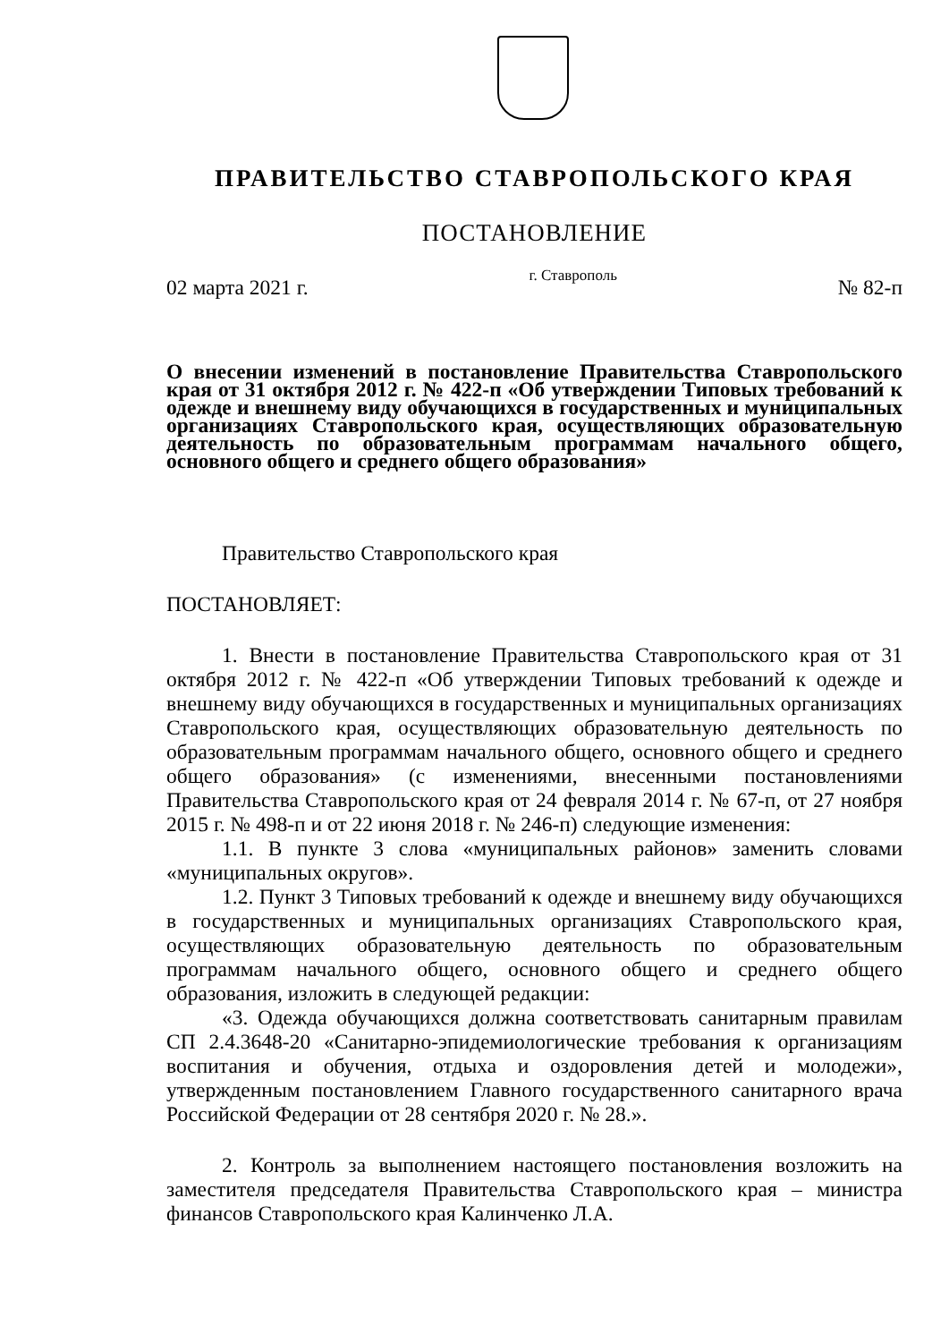ПРАВИТЕЛЬСТВО СТАВРОПОЛЬСКОГО КРАЯ
ПОСТАНОВЛЕНИЕ
02 марта 2021 г. г. Ставрополь № 82-п
О внесении изменений в постановление Правительства Ставропольского края от 31 октября 2012 г. № 422-п «Об утверждении Типовых требований к одежде и внешнему виду обучающихся в государственных и муниципальных организациях Ставропольского края, осуществляющих образовательную деятельность по образовательным программам начального общего, основного общего и среднего общего образования»
Правительство Ставропольского края
ПОСТАНОВЛЯЕТ:
1. Внести в постановление Правительства Ставропольского края от 31 октября 2012 г. № 422-п «Об утверждении Типовых требований к одежде и внешнему виду обучающихся в государственных и муниципальных организациях Ставропольского края, осуществляющих образовательную деятельность по образовательным программам начального общего, основного общего и среднего общего образования» (с изменениями, внесенными постановлениями Правительства Ставропольского края от 24 февраля 2014 г. № 67-п, от 27 ноября 2015 г. № 498-п и от 22 июня 2018 г. № 246-п) следующие изменения:
1.1. В пункте 3 слова «муниципальных районов» заменить словами «муниципальных округов».
1.2. Пункт 3 Типовых требований к одежде и внешнему виду обучающихся в государственных и муниципальных организациях Ставропольского края, осуществляющих образовательную деятельность по образовательным программам начального общего, основного общего и среднего общего образования, изложить в следующей редакции:
«3. Одежда обучающихся должна соответствовать санитарным правилам СП 2.4.3648-20 «Санитарно-эпидемиологические требования к организациям воспитания и обучения, отдыха и оздоровления детей и молодежи», утвержденным постановлением Главного государственного санитарного врача Российской Федерации от 28 сентября 2020 г. № 28.».
2. Контроль за выполнением настоящего постановления возложить на заместителя председателя Правительства Ставропольского края – министра финансов Ставропольского края Калинченко Л.А.